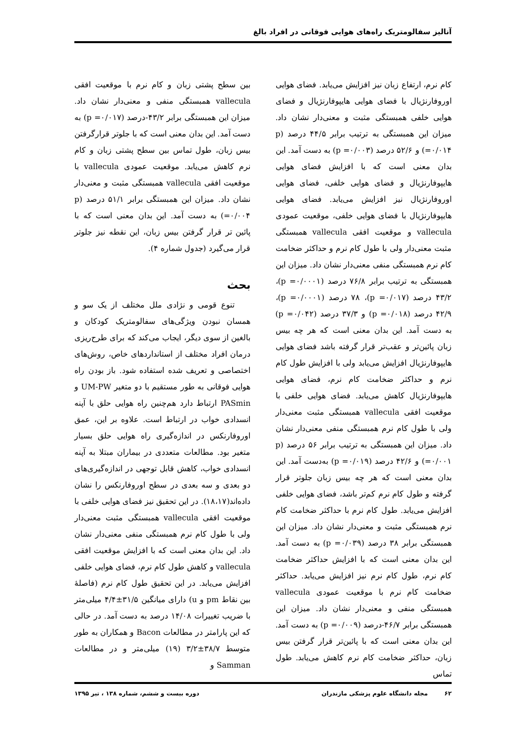آنالیز سفالومتریک راه‌های هوایی فوقانی در افراد بالغ
کام نرم، ارتفاع زبان نیز افزایش می‌یابد. فضای هوایی اوروفارنژیال با فضای هوایی هایپوفارنژیال و فضای هوایی خلفی همبستگی مثبت و معنی‌دار نشان داد. میزان این همبستگی به ترتیب برابر ۴۴/۵ درصد (p =۰/۰۱۴) و ۵۲/۶ درصد (p =۰/۰۰۳) به دست آمد. این بدان معنی است که با افزایش فضای هوایی هایپوفارنژیال و فضای هوایی خلفی، فضای هوایی اوروفارنژیال نیز افزایش می‌یابد. فضای هوایی هایپوفارنژیال با فضای هوایی خلفی، موقعیت عمودی vallecula و موقعیت افقی vallecula همبستگی مثبت معنی‌دار ولی با طول کام نرم و حداکثر ضخامت کام نرم همبستگی منفی معنی‌دار نشان داد. میزان این همبستگی به ترتیب برابر ۷۶/۸ درصد (p =۰/۰۰۰۱)، ۴۳/۲ درصد (p =۰/۰۱۷)، ۷۸ درصد (p =۰/۰۰۰۱)، ۴۲/۹ درصد (p =۰/۰۱۸) و ۳۷/۳ درصد (p =۰/۰۴۲) به دست آمد. این بدان معنی است که هر چه بیس زبان پائین‌تر و عقب‌تر قرار گرفته باشد فضای هوایی هایپوفارنژیال افزایش می‌یابد ولی با افزایش طول کام نرم و حداکثر ضخامت کام نرم، فضای هوایی هایپوفارنژیال کاهش می‌یابد. فضای هوایی خلفی با موقعیت افقی vallecula همبستگی مثبت معنی‌دار ولی با طول کام نرم همبستگی منفی معنی‌دار نشان داد. میزان این همبستگی به ترتیب برابر ۵۶ درصد (p =۰/۰۰۱) و ۴۲/۶ درصد (p =۰/۰۱۹) به‌دست آمد. این بدان معنی است که هر چه بیس زبان جلوتر قرار گرفته و طول کام نرم کم‌تر باشد، فضای هوایی خلفی افزایش می‌یابد. طول کام نرم با حداکثر ضخامت کام نرم همبستگی مثبت و معنی‌دار نشان داد. میزان این همبستگی برابر ۳۸ درصد (p =۰/۰۳۹) به دست آمد. این بدان معنی است که با افزایش حداکثر ضخامت کام نرم، طول کام نرم نیز افزایش می‌یابد. حداکثر ضخامت کام نرم با موقعیت عمودی vallecula همبستگی منفی و معنی‌دار نشان داد. میزان این همبستگی برابر ۴۶/۷-درصد (p =۰/۰۰۹) به دست آمد. این بدان معنی است که با پائین‌تر قرار گرفتن بیس زبان، حداکثر ضخامت کام نرم کاهش می‌یابد. طول تماس
بین سطح پشتی زبان و کام نرم با موقعیت افقی vallecula همبستگی منفی و معنی‌دار نشان داد. میزان این همبستگی برابر ۴۳/۲-درصد (p =۰/۰۱۷) به دست آمد. این بدان معنی است که با جلوتر قرارگرفتن بیس زبان، طول تماس بین سطح پشتی زبان و کام نرم کاهش می‌یابد. موقعیت عمودی vallecula با موقعیت افقی vallecula همبستگی مثبت و معنی‌دار نشان داد. میزان این همبستگی برابر ۵۱/۱ درصد (p =۰/۰۰۴) به دست آمد. این بدان معنی است که با پائین تر قرار گرفتن بیس زبان، این نقطه نیز جلوتر قرار می‌گیرد (جدول شماره ۴).
بحث
تنوع قومی و نژادی ملل مختلف از یک سو و همسان نبودن ویژگی‌های سفالومتریک کودکان و بالغین از سوی دیگر، ایجاب می‌کند که برای طرح‌ریزی درمان افراد مختلف از استانداردهای خاص، روش‌های اختصاصی و تعریف شده استفاده شود. باز بودن راه هوایی فوقانی به طور مستقیم با دو متغیر UM-PW و PASmin ارتباط دارد هم‌چنین راه هوایی حلق با آپنه انسدادی خواب در ارتباط است. علاوه بر این، عمق اوروفارنکس در اندازه‌گیری راه هوایی حلق بسیار متغیر بود. مطالعات متعددی در بیماران مبتلا به آپنه انسدادی خواب، کاهش قابل توجهی در اندازه‌گیری‌های دو بعدی و سه بعدی در سطح اوروفارنکس را نشان داده‌اند(۱۸،۱۷). در این تحقیق نیز فضای هوایی خلفی با موقعیت افقی vallecula همبستگی مثبت معنی‌دار ولی با طول کام نرم همبستگی منفی معنی‌دار نشان داد. این بدان معنی است که با افزایش موقعیت افقی vallecula و کاهش طول کام نرم، فضای هوایی خلفی افزایش می‌یابد. در این تحقیق طول کام نرم (فاصلهٔ بین نقاط pm و u) دارای میانگین ۳۱/۵±۴/۴ میلی‌متر با ضریب تغییرات ۱۴/۰۸ درصد به دست آمد. در حالی که این پارامتر در مطالعات Bacon و همکاران به طور متوسط ۳۸/۷±۳/۲ (۱۹) میلی‌متر و در مطالعات Samman و
۶۲ مجله دانشگاه علوم پزشکی مازندران دوره بیست و ششم، شماره ۱۳۸ ، تیر ۱۳۹۵